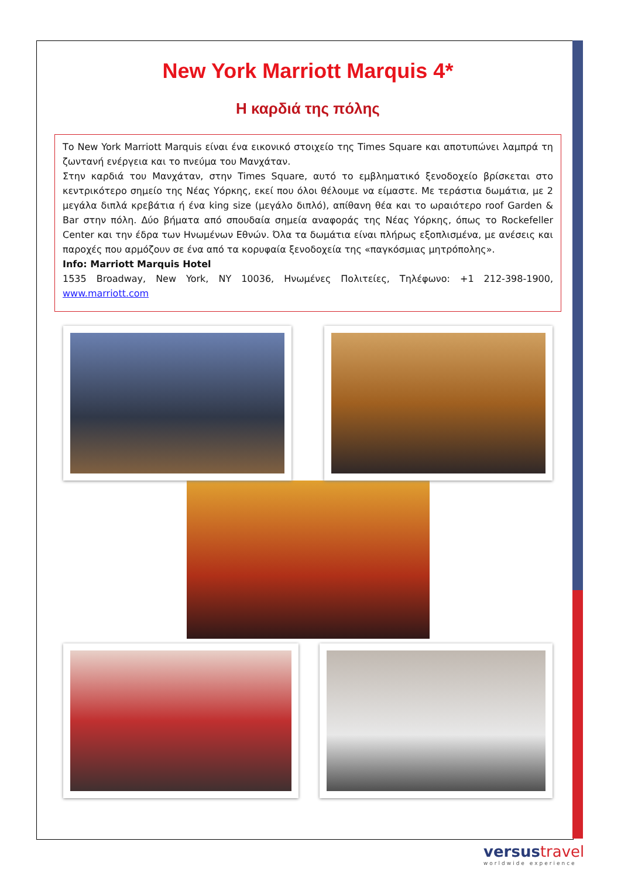New York Marriott Marquis 4*
Η καρδιά της πόλης
Το New York Marriott Marquis είναι ένα εικονικό στοιχείο της Times Square και αποτυπώνει λαμπρά τη ζωντανή ενέργεια και το πνεύμα του Μανχάταν.
Στην καρδιά του Μανχάταν, στην Times Square, αυτό το εμβληματικό ξενοδοχείο βρίσκεται στο κεντρικότερο σημείο της Νέας Υόρκης, εκεί που όλοι θέλουμε να είμαστε. Με τεράστια δωμάτια, με 2 μεγάλα διπλά κρεβάτια ή ένα king size (μεγάλο διπλό), απίθανη θέα και το ωραιότερο roof Garden & Bar στην πόλη. Δύο βήματα από σπουδαία σημεία αναφοράς της Νέας Υόρκης, όπως το Rockefeller Center και την έδρα των Ηνωμένων Εθνών. Όλα τα δωμάτια είναι πλήρως εξοπλισμένα, με ανέσεις και παροχές που αρμόζουν σε ένα από τα κορυφαία ξενοδοχεία της «παγκόσμιας μητρόπολης».
Info: Marriott Marquis Hotel
1535 Broadway, New York, NY 10036, Ηνωμένες Πολιτείες, Τηλέφωνο: +1 212-398-1900, www.marriott.com
versustravel
worldwide experience